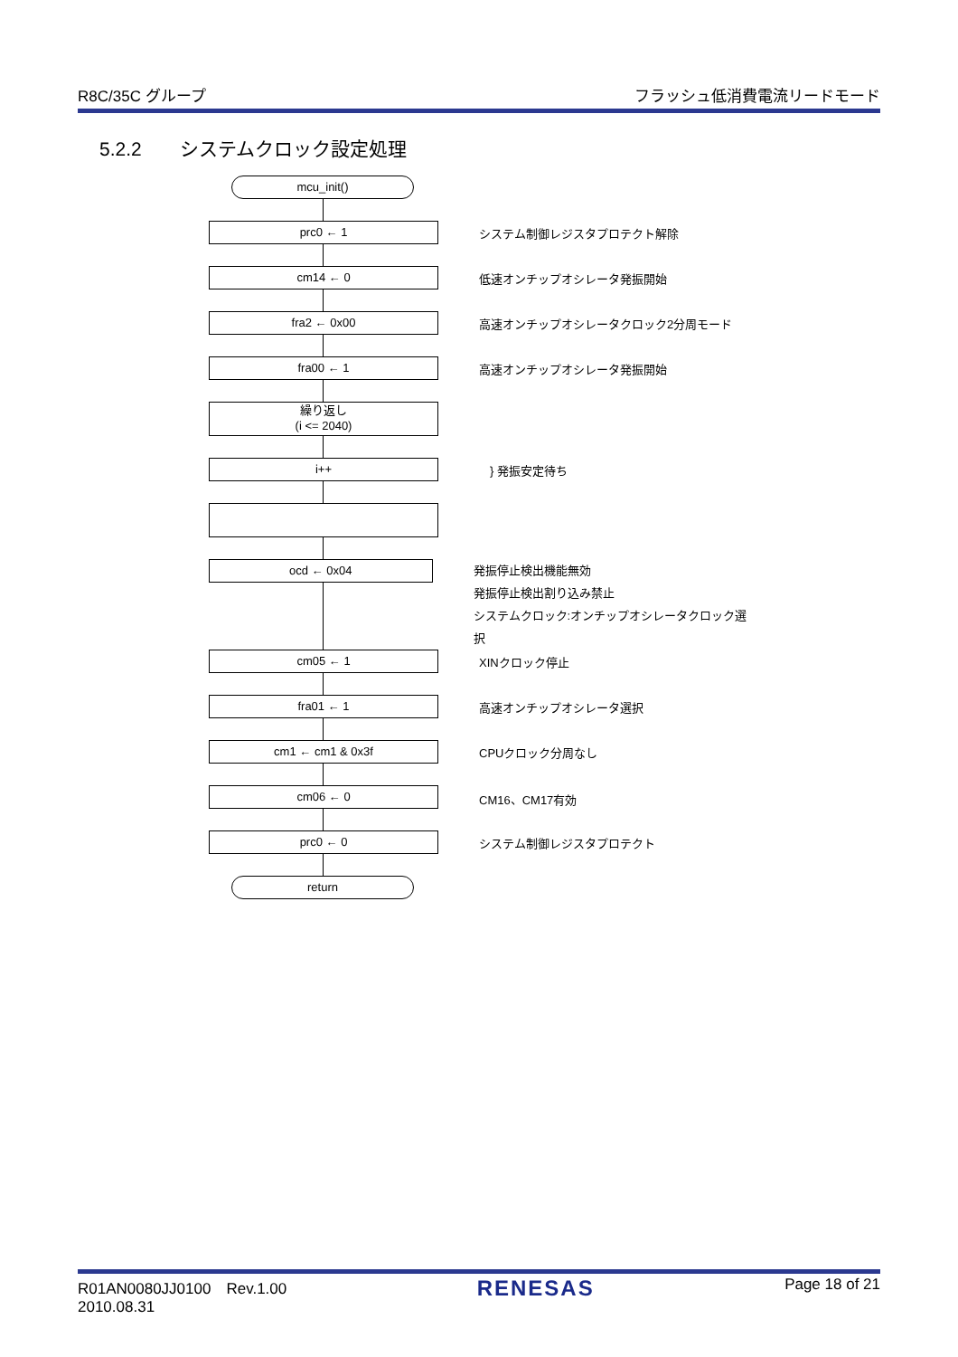R8C/35C グループ フラッシュ低消費電流リードモード
5.2.2　　システムクロック設定処理
mcu_init()
prc0 ← 1
システム制御レジスタプロテクト解除
cm14 ← 0
低速オンチップオシレータ発振開始
fra2 ← 0x00
高速オンチップオシレータクロック2分周モード
fra00 ← 1
高速オンチップオシレータ発振開始
繰り返し
(i <= 2040)
i++
} 発振安定待ち
ocd ← 0x04
発振停止検出機能無効
発振停止検出割り込み禁止
システムクロック:オンチップオシレータクロック選択
cm05 ← 1
XINクロック停止
fra01 ← 1
高速オンチップオシレータ選択
cm1 ← cm1 & 0x3f
CPUクロック分周なし
cm06 ← 0
CM16、CM17有効
prc0 ← 0
システム制御レジスタプロテクト
return
R01AN0080JJ0100　Rev.1.00
2010.08.31 RENESAS Page 18 of 21